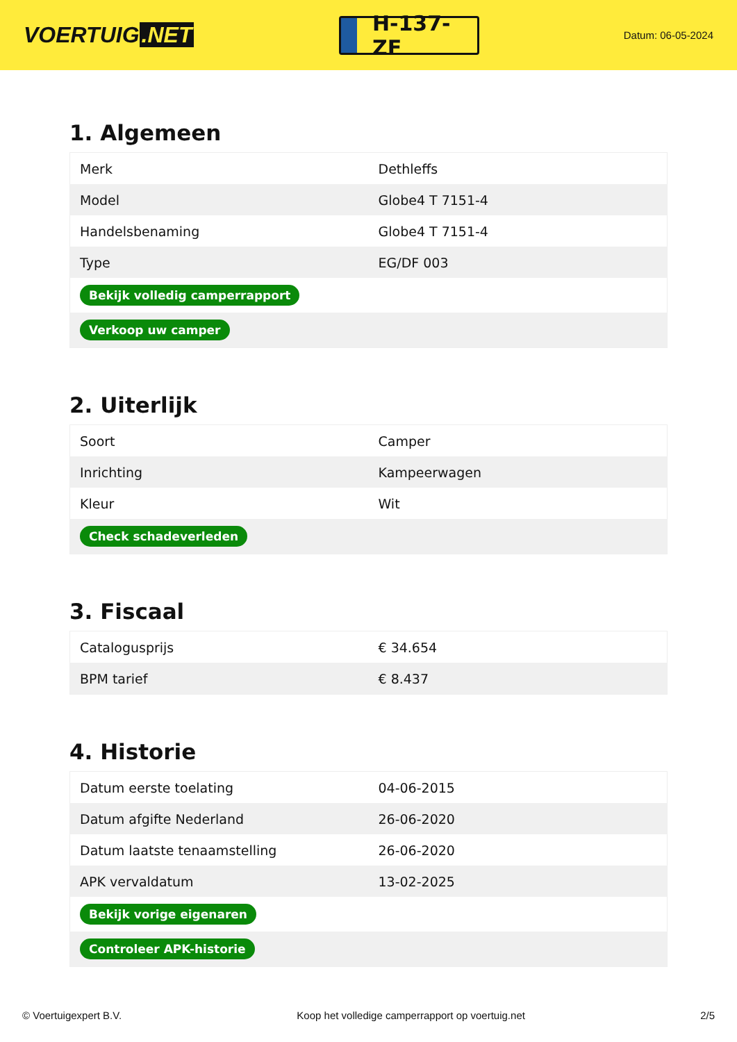VOERTUIG.NET
H-137-ZF
Datum: 06-05-2024
1. Algemeen
| Merk | Dethleffs |
| Model | Globe4 T 7151-4 |
| Handelsbenaming | Globe4 T 7151-4 |
| Type | EG/DF 003 |
| Bekijk volledig camperrapport | |
| Verkoop uw camper | |
2. Uiterlijk
| Soort | Camper |
| Inrichting | Kampeerwagen |
| Kleur | Wit |
| Check schadeverleden | |
3. Fiscaal
| Catalogusprijs | € 34.654 |
| BPM tarief | € 8.437 |
4. Historie
| Datum eerste toelating | 04-06-2015 |
| Datum afgifte Nederland | 26-06-2020 |
| Datum laatste tenaamstelling | 26-06-2020 |
| APK vervaldatum | 13-02-2025 |
| Bekijk vorige eigenaren | |
| Controleer APK-historie | |
© Voertuigexpert B.V. Koop het volledige camperrapport op voertuig.net 2/5